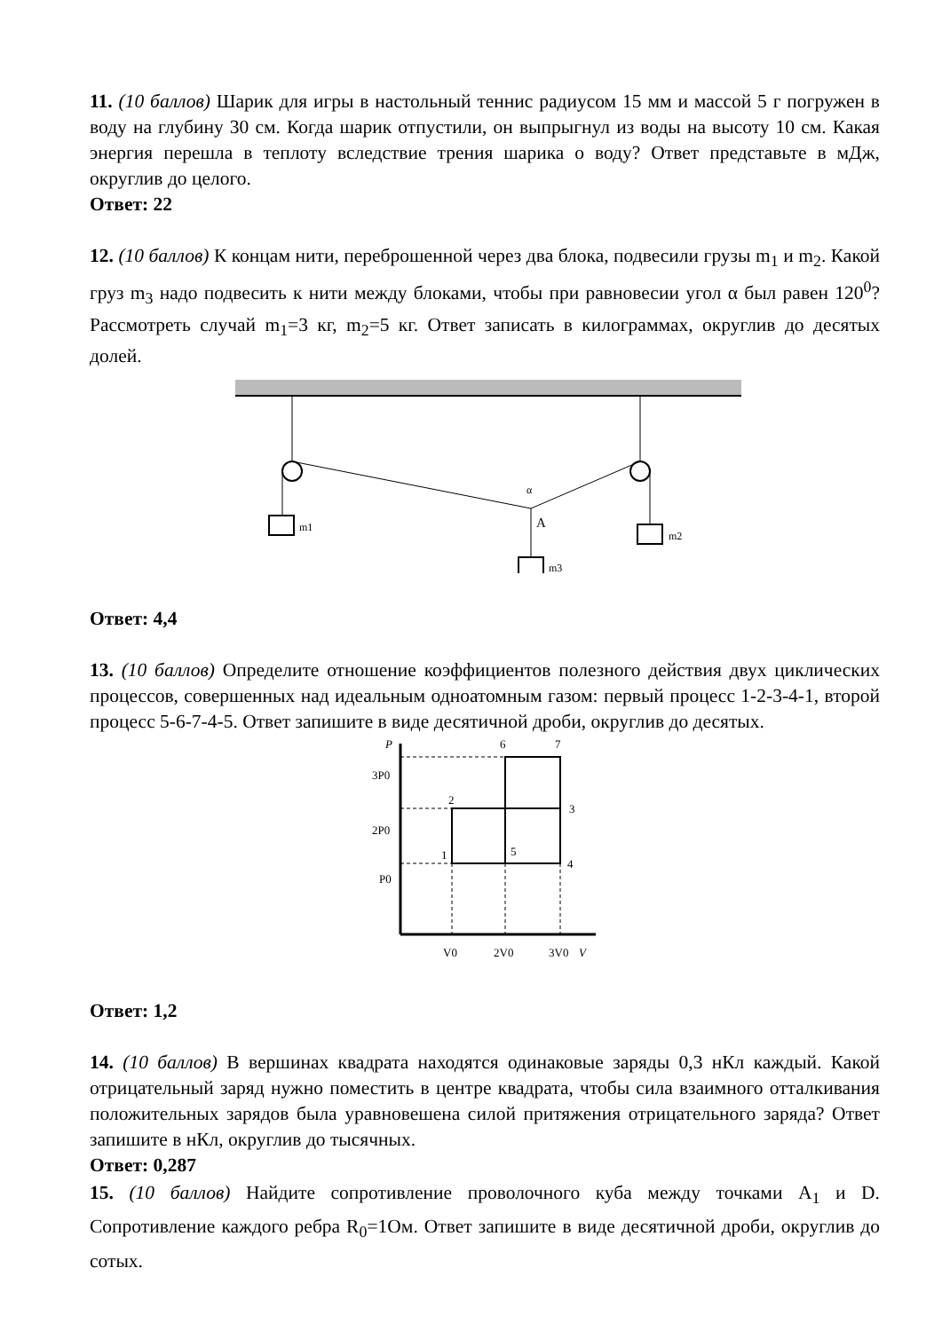11. (10 баллов) Шарик для игры в настольный теннис радиусом 15 мм и массой 5 г погружен в воду на глубину 30 см. Когда шарик отпустили, он выпрыгнул из воды на высоту 10 см. Какая энергия перешла в теплоту вследствие трения шарика о воду? Ответ представьте в мДж, округлив до целого.
Ответ: 22
12. (10 баллов) К концам нити, переброшенной через два блока, подвесили грузы m<sub>1</sub> и m<sub>2</sub>. Какой груз m<sub>3</sub> надо подвесить к нити между блоками, чтобы при равновесии угол α был равен 120<sup>0</sup>? Рассмотреть случай m<sub>1</sub>=3 кг, m<sub>2</sub>=5 кг. Ответ записать в килограммах, округлив до десятых долей.
m1
m2
m3
α
A
Ответ: 4,4
13. (10 баллов) Определите отношение коэффициентов полезного действия двух циклических процессов, совершенных над идеальным одноатомным газом: первый процесс 1-2-3-4-1, второй процесс 5-6-7-4-5. Ответ запишите в виде десятичной дроби, округлив до десятых.
P
3P0
2P0
P0
V0
2V0
3V0
V
6
7
2
3
1
5
4
Ответ: 1,2
14. (10 баллов) В вершинах квадрата находятся одинаковые заряды 0,3 нКл каждый. Какой отрицательный заряд нужно поместить в центре квадрата, чтобы сила взаимного отталкивания положительных зарядов была уравновешена силой притяжения отрицательного заряда? Ответ запишите в нКл, округлив до тысячных.
Ответ: 0,287
15. (10 баллов) Найдите сопротивление проволочного куба между точками A<sub>1</sub> и D. Сопротивление каждого ребра R<sub>0</sub>=1Ом. Ответ запишите в виде десятичной дроби, округлив до сотых.